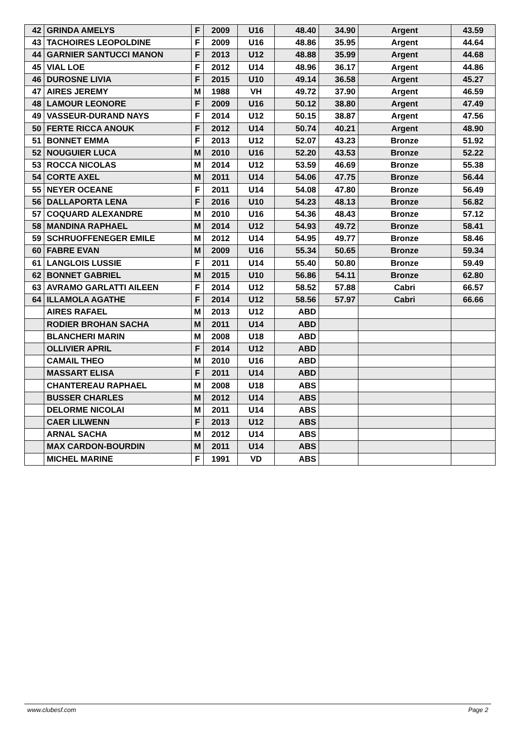| 42 | GRINDA AMELYS | F | 2009 | U16 | 48.40 | 34.90 | Argent | 43.59 |
| 43 | TACHOIRES LEOPOLDINE | F | 2009 | U16 | 48.86 | 35.95 | Argent | 44.64 |
| 44 | GARNIER SANTUCCI MANON | F | 2013 | U12 | 48.88 | 35.99 | Argent | 44.68 |
| 45 | VIAL LOE | F | 2012 | U14 | 48.96 | 36.17 | Argent | 44.86 |
| 46 | DUROSNE LIVIA | F | 2015 | U10 | 49.14 | 36.58 | Argent | 45.27 |
| 47 | AIRES JEREMY | M | 1988 | VH | 49.72 | 37.90 | Argent | 46.59 |
| 48 | LAMOUR LEONORE | F | 2009 | U16 | 50.12 | 38.80 | Argent | 47.49 |
| 49 | VASSEUR-DURAND NAYS | F | 2014 | U12 | 50.15 | 38.87 | Argent | 47.56 |
| 50 | FERTE RICCA ANOUK | F | 2012 | U14 | 50.74 | 40.21 | Argent | 48.90 |
| 51 | BONNET EMMA | F | 2013 | U12 | 52.07 | 43.23 | Bronze | 51.92 |
| 52 | NOUGUIER LUCA | M | 2010 | U16 | 52.20 | 43.53 | Bronze | 52.22 |
| 53 | ROCCA NICOLAS | M | 2014 | U12 | 53.59 | 46.69 | Bronze | 55.38 |
| 54 | CORTE AXEL | M | 2011 | U14 | 54.06 | 47.75 | Bronze | 56.44 |
| 55 | NEYER OCEANE | F | 2011 | U14 | 54.08 | 47.80 | Bronze | 56.49 |
| 56 | DALLAPORTA LENA | F | 2016 | U10 | 54.23 | 48.13 | Bronze | 56.82 |
| 57 | COQUARD ALEXANDRE | M | 2010 | U16 | 54.36 | 48.43 | Bronze | 57.12 |
| 58 | MANDINA RAPHAEL | M | 2014 | U12 | 54.93 | 49.72 | Bronze | 58.41 |
| 59 | SCHRUOFFENEGER EMILE | M | 2012 | U14 | 54.95 | 49.77 | Bronze | 58.46 |
| 60 | FABRE EVAN | M | 2009 | U16 | 55.34 | 50.65 | Bronze | 59.34 |
| 61 | LANGLOIS LUSSIE | F | 2011 | U14 | 55.40 | 50.80 | Bronze | 59.49 |
| 62 | BONNET GABRIEL | M | 2015 | U10 | 56.86 | 54.11 | Bronze | 62.80 |
| 63 | AVRAMO GARLATTI AILEEN | F | 2014 | U12 | 58.52 | 57.88 | Cabri | 66.57 |
| 64 | ILLAMOLA AGATHE | F | 2014 | U12 | 58.56 | 57.97 | Cabri | 66.66 |
| | AIRES RAFAEL | M | 2013 | U12 | ABD | | | |
| | RODIER BROHAN SACHA | M | 2011 | U14 | ABD | | | |
| | BLANCHERI MARIN | M | 2008 | U18 | ABD | | | |
| | OLLIVIER APRIL | F | 2014 | U12 | ABD | | | |
| | CAMAIL THEO | M | 2010 | U16 | ABD | | | |
| | MASSART ELISA | F | 2011 | U14 | ABD | | | |
| | CHANTEREAU RAPHAEL | M | 2008 | U18 | ABS | | | |
| | BUSSER CHARLES | M | 2012 | U14 | ABS | | | |
| | DELORME NICOLAI | M | 2011 | U14 | ABS | | | |
| | CAER LILWENN | F | 2013 | U12 | ABS | | | |
| | ARNAL SACHA | M | 2012 | U14 | ABS | | | |
| | MAX CARDON-BOURDIN | M | 2011 | U14 | ABS | | | |
| | MICHEL MARINE | F | 1991 | VD | ABS | | | |
www.clubesf.com Page 2